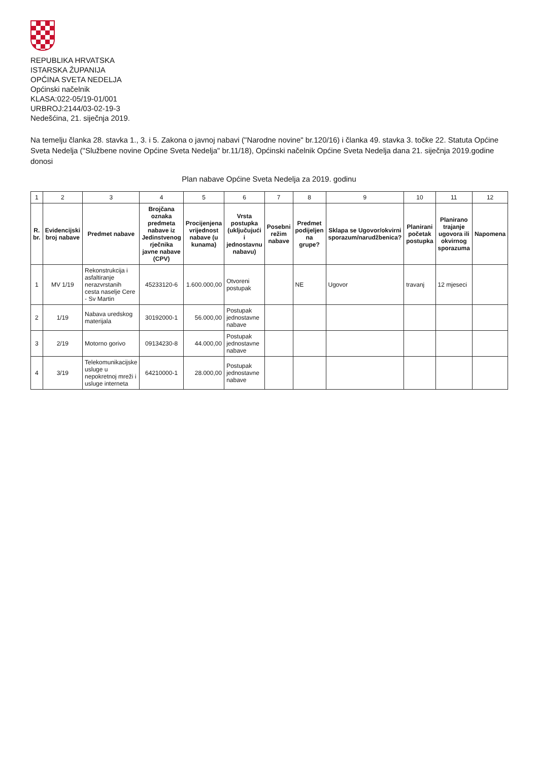REPUBLIKA HRVATSKA
ISTARSKA ŽUPANIJA
OPĆINA SVETA NEDELJA
Općinski načelnik
KLASA:022-05/19-01/001
URBROJ:2144/03-02-19-3
Nedešćina, 21. siječnja 2019.
Na temelju članka 28. stavka 1., 3. i 5. Zakona o javnoj nabavi ("Narodne novine" br.120/16) i članka 49. stavka 3. točke 22. Statuta Općine Sveta Nedelja ("Službene novine Općine Sveta Nedelja" br.11/18), Općinski načelnik Općine Sveta Nedelja dana 21. siječnja 2019.godine donosi
Plan nabave Općine Sveta Nedelja za 2019. godinu
| 1 | 2 | 3 | 4 | 5 | 6 | 7 | 8 | 9 | 10 | 11 | 12 |
| R. br. | Evidencijski broj nabave | Predmet nabave | Brojčana oznaka predmeta nabave iz Jedinstvenog rječnika javne nabave (CPV) | Procijenjena vrijednost nabave (u kunama) | Vrsta postupka (uključujući i jednostavnu nabavu) | Posebni režim nabave | Predmet podijeljen na grupe? | Sklapa se Ugovor/okvirni sporazum/narudžbenica? | Planirani početak postupka | Planirano trajanje ugovora ili okvirnog sporazuma | Napomena |
| 1 | MV 1/19 | Rekonstrukcija i asfaltiranje nerazvrstanih cesta naselje Cere - Sv Martin | 45233120-6 | 1.600.000,00 | Otvoreni postupak | | NE | Ugovor | travanj | 12 mjeseci | |
| 2 | 1/19 | Nabava uredskog materijala | 30192000-1 | 56.000,00 | Postupak jednostavne nabave | | | | | | |
| 3 | 2/19 | Motorno gorivo | 09134230-8 | 44.000,00 | Postupak jednostavne nabave | | | | | | |
| 4 | 3/19 | Telekomunikacijske usluge u nepokretnoj mreži i usluge interneta | 64210000-1 | 28.000,00 | Postupak jednostavne nabave | | | | | | |